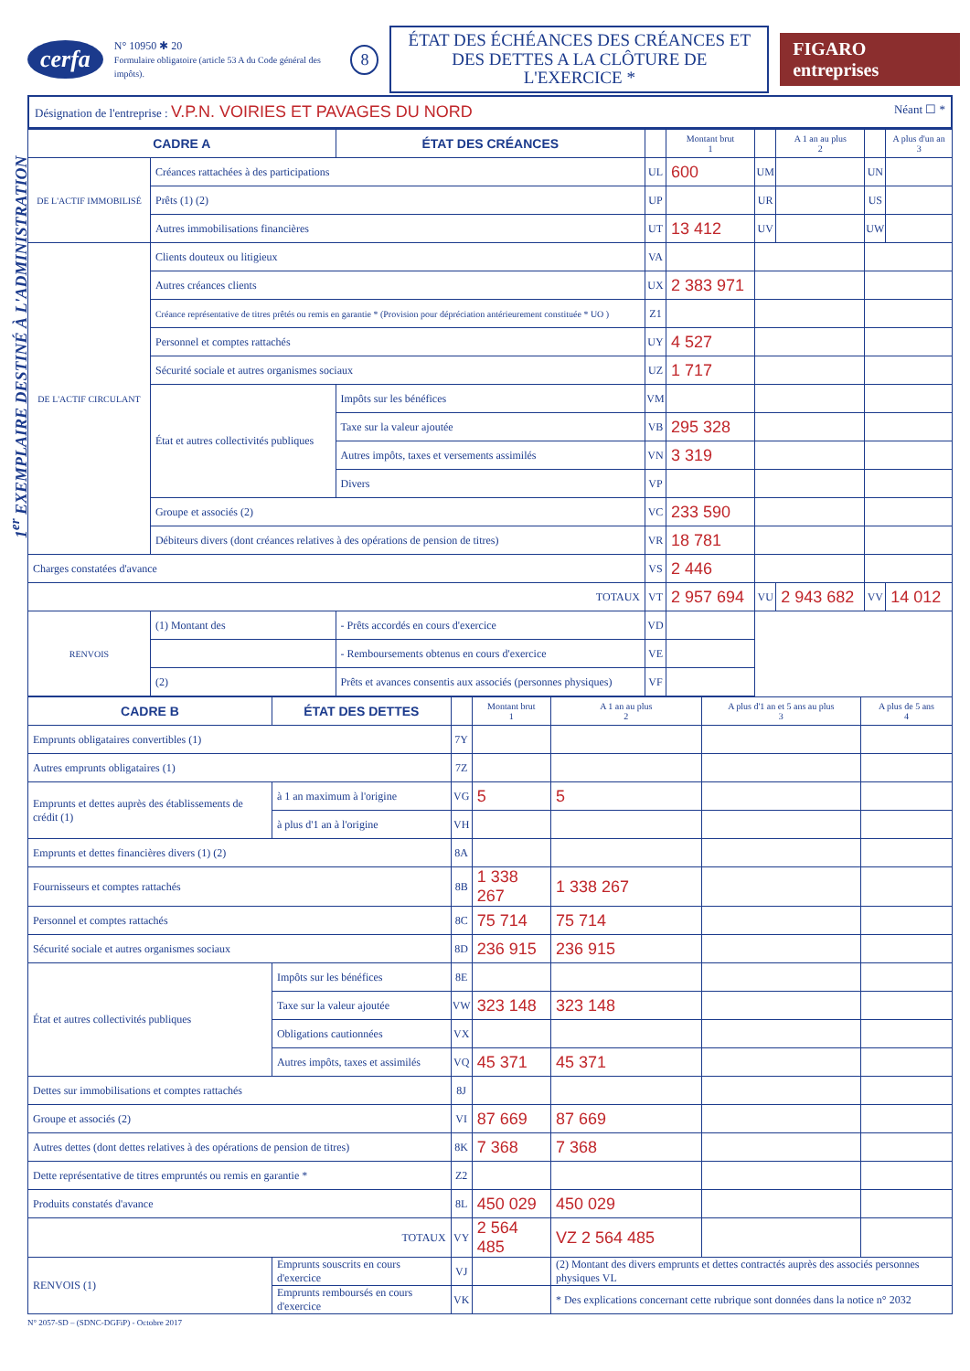1<sup>er</sup> EXEMPLAIRE DESTINÉ À L'ADMINISTRATION
cerfa N° 10950 ✱ 20
Formulaire obligatoire (article 53 A du Code général des impôts). 8
ÉTAT DES ÉCHÉANCES DES CRÉANCES ET
DES DETTES A LA CLÔTURE DE L'EXERCICE *
FIGARO entreprises
Désignation de l'entreprise : V.P.N. VOIRIES ET PAVAGES DU NORD Néant ☐ *
| CADRE A | | ÉTAT DES CRÉANCES | | Montant brut 1 | | A 1 an au plus 2 | | A plus d'un an 3 |
| --- | --- | --- | --- | --- | --- | --- | --- | --- |
| DE L'ACTIF IMMOBILISÉ | Créances rattachées à des participations | | UL | 600 | UM | | UN | |
| | Prêts (1) (2) | | UP | | UR | | US | |
| | Autres immobilisations financières | | UT | 13 412 | UV | | UW | |
| DE L'ACTIF CIRCULANT | Clients douteux ou litigieux | | VA | | | | | |
| | Autres créances clients | | UX | 2 383 971 | | | | |
| | Créance représentative de titres prêtés ou remis en garantie * (Provision pour dépréciation antérieurement constituée * UO ) | | Z1 | | | | | |
| | Personnel et comptes rattachés | | UY | 4 527 | | | | |
| | Sécurité sociale et autres organismes sociaux | | UZ | 1 717 | | | | |
| | État et autres collectivités publiques | Impôts sur les bénéfices | VM | | | | | |
| | | Taxe sur la valeur ajoutée | VB | 295 328 | | | | |
| | | Autres impôts, taxes et versements assimilés | VN | 3 319 | | | | |
| | | Divers | VP | | | | | |
| | Groupe et associés (2) | | VC | 233 590 | | | | |
| | Débiteurs divers (dont créances relatives à des opérations de pension de titres) | | VR | 18 781 | | | | |
| Charges constatées d'avance | | | VS | 2 446 | | | | |
| TOTAUX | | | VT | 2 957 694 | VU | 2 943 682 | VV | 14 012 |
| RENVOIS | (1) Montant des | - Prêts accordés en cours d'exercice | VD | | | | | |
| | | - Remboursements obtenus en cours d'exercice | VE | | | | | |
| | (2) | Prêts et avances consentis aux associés (personnes physiques) | VF | | | | | |
| CADRE B | ÉTAT DES DETTES | | Montant brut 1 | A 1 an au plus 2 | A plus d'1 an et 5 ans au plus 3 | A plus de 5 ans 4 |
| --- | --- | --- | --- | --- | --- | --- |
| Emprunts obligataires convertibles (1) | | 7Y | | | | |
| Autres emprunts obligataires (1) | | 7Z | | | | |
| Emprunts et dettes auprès des établissements de crédit (1) | à 1 an maximum à l'origine | VG | 5 | 5 | | |
| | à plus d'1 an à l'origine | VH | | | | |
| Emprunts et dettes financières divers (1) (2) | | 8A | | | | |
| Fournisseurs et comptes rattachés | | 8B | 1 338 267 | 1 338 267 | | |
| Personnel et comptes rattachés | | 8C | 75 714 | 75 714 | | |
| Sécurité sociale et autres organismes sociaux | | 8D | 236 915 | 236 915 | | |
| État et autres collectivités publiques | Impôts sur les bénéfices | 8E | | | | |
| | Taxe sur la valeur ajoutée | VW | 323 148 | 323 148 | | |
| | Obligations cautionnées | VX | | | | |
| | Autres impôts, taxes et assimilés | VQ | 45 371 | 45 371 | | |
| Dettes sur immobilisations et comptes rattachés | | 8J | | | | |
| Groupe et associés (2) | | VI | 87 669 | 87 669 | | |
| Autres dettes (dont dettes relatives à des opérations de pension de titres) | | 8K | 7 368 | 7 368 | | |
| Dette représentative de titres empruntés ou remis en garantie * | | Z2 | | | | |
| Produits constatés d'avance | | 8L | 450 029 | 450 029 | | |
| TOTAUX | | VY | 2 564 485 | VZ 2 564 485 | | |
| RENVOIS (1) | Emprunts souscrits en cours d'exercice | VJ | | (2) Montant des divers emprunts et dettes contractés auprès des associés personnes physiques VL | | |
| | Emprunts remboursés en cours d'exercice | VK | | * Des explications concernant cette rubrique sont données dans la notice n° 2032 | | |
N° 2057-SD – (SDNC-DGFiP) - Octobre 2017